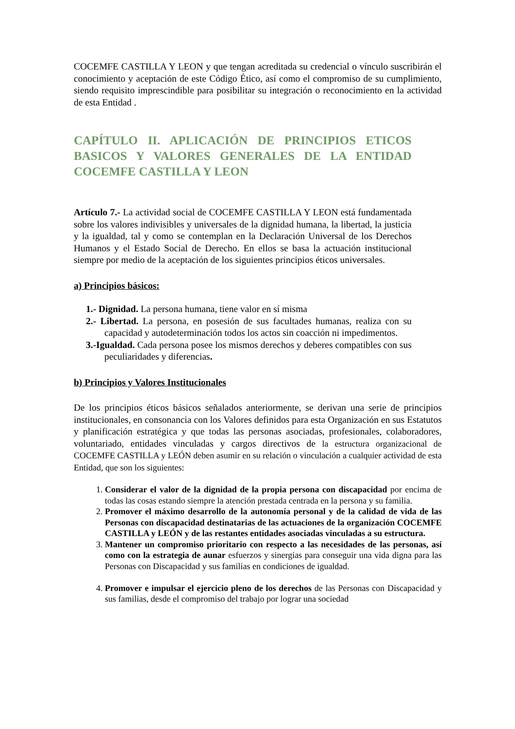COCEMFE CASTILLA Y LEON y que tengan acreditada su credencial o vínculo suscribirán el conocimiento y aceptación de este Código Ético, así como el compromiso de su cumplimiento, siendo requisito imprescindible para posibilitar su integración o reconocimiento en la actividad de esta Entidad .
CAPÍTULO II. APLICACIÓN DE PRINCIPIOS ETICOS BASICOS Y VALORES GENERALES DE LA ENTIDAD COCEMFE CASTILLA Y LEON
Artículo 7.- La actividad social de COCEMFE CASTILLA Y LEON está fundamentada sobre los valores indivisibles y universales de la dignidad humana, la libertad, la justicia y la igualdad, tal y como se contemplan en la Declaración Universal de los Derechos Humanos y el Estado Social de Derecho. En ellos se basa la actuación institucional siempre por medio de la aceptación de los siguientes principios éticos universales.
a) Principios básicos:
1.- Dignidad. La persona humana, tiene valor en sí misma
2.- Libertad. La persona, en posesión de sus facultades humanas, realiza con su capacidad y autodeterminación todos los actos sin coacción ni impedimentos.
3.-Igualdad. Cada persona posee los mismos derechos y deberes compatibles con sus peculiaridades y diferencias.
b) Principios y Valores Institucionales
De los principios éticos básicos señalados anteriormente, se derivan una serie de principios institucionales, en consonancia con los Valores definidos para esta Organización en sus Estatutos y planificación estratégica y que todas las personas asociadas, profesionales, colaboradores, voluntariado, entidades vinculadas y cargos directivos de la estructura organizacional de COCEMFE CASTILLA y LEÓN deben asumir en su relación o vinculación a cualquier actividad de esta Entidad, que son los siguientes:
1. Considerar el valor de la dignidad de la propia persona con discapacidad por encima de todas las cosas estando siempre la atención prestada centrada en la persona y su familia.
2. Promover el máximo desarrollo de la autonomía personal y de la calidad de vida de las Personas con discapacidad destinatarias de las actuaciones de la organización COCEMFE CASTILLA y LEÓN y de las restantes entidades asociadas vinculadas a su estructura.
3. Mantener un compromiso prioritario con respecto a las necesidades de las personas, así como con la estrategia de aunar esfuerzos y sinergias para conseguir una vida digna para las Personas con Discapacidad y sus familias en condiciones de igualdad.
4. Promover e impulsar el ejercicio pleno de los derechos de las Personas con Discapacidad y sus familias, desde el compromiso del trabajo por lograr una sociedad